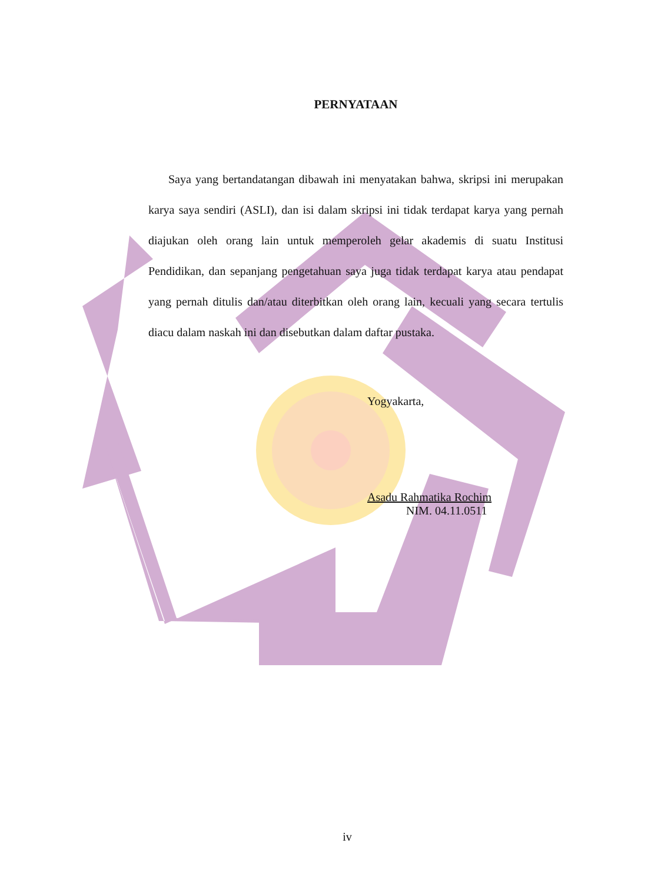PERNYATAAN
Saya yang bertandatangan dibawah ini menyatakan bahwa, skripsi ini merupakan karya saya sendiri (ASLI), dan isi dalam skripsi ini tidak terdapat karya yang pernah diajukan oleh orang lain untuk memperoleh gelar akademis di suatu Institusi Pendidikan, dan sepanjang pengetahuan saya juga tidak terdapat karya atau pendapat yang pernah ditulis dan/atau diterbitkan oleh orang lain, kecuali yang secara tertulis diacu dalam naskah ini dan disebutkan dalam daftar pustaka.
Yogyakarta,
Asadu Rahmatika Rochim
NIM. 04.11.0511
iv